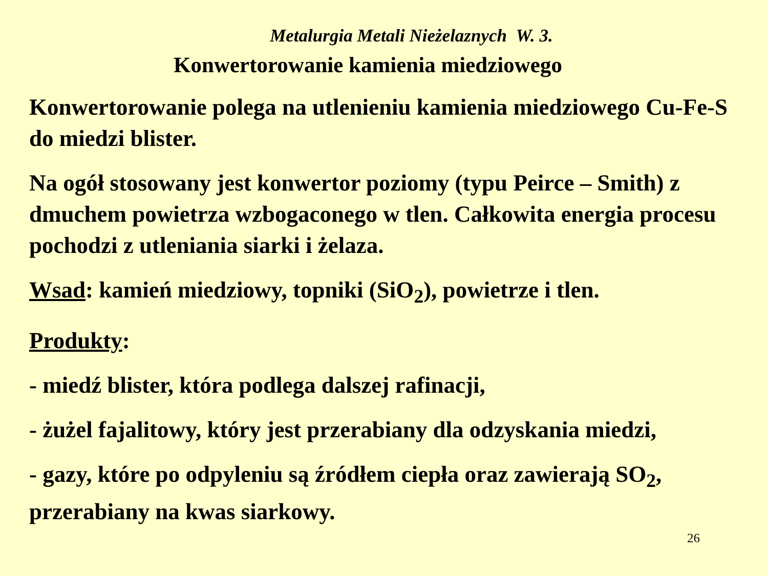Metalurgia Metali Nieżelaznych W. 3.
Konwertorowanie kamienia miedziowego
Konwertorowanie polega na utlenieniu kamienia miedziowego Cu-Fe-S do miedzi blister.
Na ogół stosowany jest konwertor poziomy (typu Peirce – Smith) z dmuchem powietrza wzbogaconego w tlen. Całkowita energia procesu pochodzi z utleniania siarki i żelaza.
Wsad: kamień miedziowy, topniki (SiO<sub>2</sub>), powietrze i tlen.
Produkty:
- miedź blister, która podlega dalszej rafinacji,
- żużel fajalitowy, który jest przerabiany dla odzyskania miedzi,
- gazy, które po odpyleniu są źródłem ciepła oraz zawierają SO<sub>2</sub>, przerabiany na kwas siarkowy.
26